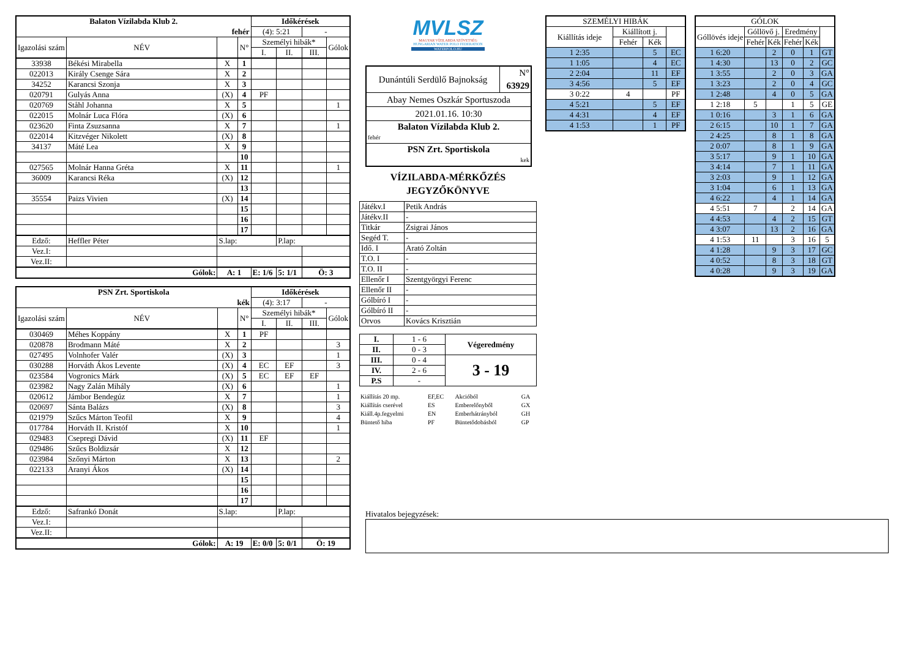| Balaton Vízilabda Klub 2. | | | | Időkérések | | | |
| fehér | | | | (4): 5:21 | | - | |
| Igazolási szám | NÉV | | N° | Személyi hibák* | | | Gólok |
| | | | | I. | II. | III. | |
| 33938 | Békési Mirabella | X | 1 | | | | |
| 022013 | Király Csenge Sára | X | 2 | | | | |
| 34252 | Karancsi Szonja | X | 3 | | | | |
| 020791 | Gulyás Anna | (X) | 4 | PF | | | |
| 020769 | Ståhl Johanna | X | 5 | | | | 1 |
| 022015 | Molnár Luca Flóra | (X) | 6 | | | | |
| 023620 | Finta Zsuzsanna | X | 7 | | | | 1 |
| 022014 | Kitzvéger Nikolett | (X) | 8 | | | | |
| 34137 | Máté Lea | X | 9 | | | | |
| | | | 10 | | | | |
| 027565 | Molnár Hanna Gréta | X | 11 | | | | 1 |
| 36009 | Karancsi Réka | (X) | 12 | | | | |
| | | | 13 | | | | |
| 35554 | Paizs Vivien | (X) | 14 | | | | |
| | | | 15 | | | | |
| | | | 16 | | | | |
| | | | 17 | | | | |
| Edző: | Heffler Péter | S.lap: | | | P.lap: | | |
| Vez.I: | | | | | | | |
| Vez.II: | | | | | | | |
| Gólok: | | A: 1 | | E: 1/6 | 5: 1/1 | Ö: 3 | |
| PSN Zrt. Sportiskola | | | | Időkérések | | | |
| kék | | | | (4): 3:17 | | - | |
| Igazolási szám | NÉV | | N° | Személyi hibák* | | | Gólok |
| | | | | I. | II. | III. | |
| 030469 | Méhes Koppány | X | 1 | PF | | | |
| 020878 | Brodmann Máté | X | 2 | | | | 3 |
| 027495 | Volnhofer Valér | (X) | 3 | | | | 1 |
| 030288 | Horváth Ákos Levente | (X) | 4 | EC | EF | | 3 |
| 023584 | Vogronics Márk | (X) | 5 | EC | EF | EF | |
| 023982 | Nagy Zalán Mihály | (X) | 6 | | | | 1 |
| 020612 | Jámbor Bendegúz | X | 7 | | | | 1 |
| 020697 | Sánta Balázs | (X) | 8 | | | | 3 |
| 021979 | Szűcs Márton Teofil | X | 9 | | | | 4 |
| 017784 | Horváth II. Kristóf | X | 10 | | | | 1 |
| 029483 | Csepregi Dávid | (X) | 11 | EF | | | |
| 029486 | Szűcs Boldizsár | X | 12 | | | | |
| 023984 | Szőnyi Márton | X | 13 | | | | 2 |
| 022133 | Aranyi Ákos | (X) | 14 | | | | |
| | | | 15 | | | | |
| | | | 16 | | | | |
| | | | 17 | | | | |
| Edző: | Safrankó Donát | S.lap: | | | P.lap: | | |
| Vez.I: | | | | | | | |
| Vez.II: | | | | | | | |
| Gólok: | | A: 19 | | E: 0/0 | 5: 0/1 | Ö: 19 | |
MVLSZ
MAGYAR VÍZILABDA SZÖVETSÉG
HUNGARIAN WATER POLO FEDERATION
WATERPOLO.HU
| Dunántúli Serdülő Bajnokság | N° 63929 |
| Abay Nemes Oszkár Sportuszoda | |
| 2021.01.16. 10:30 | |
| Balaton Vízilabda Klub 2. fehér | |
| PSN Zrt. Sportiskola kek | |
VÍZILABDA-MÉRKŐZÉS
JEGYZŐKÖNYVE
| Játékv.I | Petik András |
| Játékv.II | - |
| Titkár | Zsigrai János |
| Segéd T. | - |
| Idő. I | Arató Zoltán |
| T.O. I | - |
| T.O. II | - |
| Ellenőr I | Szentgyörgyi Ferenc |
| Ellenőr II | - |
| Gólbíró I | - |
| Gólbíró II | - |
| Orvos | Kovács Krisztián |
| I. | 1 - 6 | Végeredmény |
| II. | 0 - 3 | |
| III. | 0 - 4 | 3 - 19 |
| IV. | 2 - 6 | |
| P.S | - | |
| Kiállítás 20 mp. | EF,EC | Akcióból | GA |
| Kiállítás cserével | ES | Emberelőnyből | GX |
| Kiáll.4p.fegyelmi | EN | Emberhátrányból | GH |
| Büntető hiba | PF | Büntetődobásból | GP |
| SZEMÉLYI HIBÁK | | | |
| Kiállítás ideje | Kiállított j. | | |
| | Fehér | Kék | |
| 1 2:35 | | 5 | EC |
| 1 1:05 | | 4 | EC |
| 2 2:04 | | 11 | EF |
| 3 4:56 | | 5 | EF |
| 3 0:22 | 4 | | PF |
| 4 5:21 | | 5 | EF |
| 4 4:31 | | 4 | EF |
| 4 1:53 | | 1 | PF |
| GÓLOK | | | | | |
| Góllövés ideje | Góllövő j. | | Eredmény | | |
| | Fehér | Kék | Fehér | Kék | |
| 1 6:20 | | 2 | 0 | 1 | GT |
| 1 4:30 | | 13 | 0 | 2 | GC |
| 1 3:55 | | 2 | 0 | 3 | GA |
| 1 3:23 | | 2 | 0 | 4 | GC |
| 1 2:48 | | 4 | 0 | 5 | GA |
| 1 2:18 | 5 | | 1 | 5 | GE |
| 1 0:16 | | 3 | 1 | 6 | GA |
| 2 6:15 | | 10 | 1 | 7 | GA |
| 2 4:25 | | 8 | 1 | 8 | GA |
| 2 0:07 | | 8 | 1 | 9 | GA |
| 3 5:17 | | 9 | 1 | 10 | GA |
| 3 4:14 | | 7 | 1 | 11 | GA |
| 3 2:03 | | 9 | 1 | 12 | GA |
| 3 1:04 | | 6 | 1 | 13 | GA |
| 4 6:22 | | 4 | 1 | 14 | GA |
| 4 5:51 | 7 | | 2 | 14 | GA |
| 4 4:53 | | 4 | 2 | 15 | GT |
| 4 3:07 | | 13 | 2 | 16 | GA |
| 4 1:53 | 11 | | 3 | 16 | 5 |
| 4 1:28 | | 9 | 3 | 17 | GC |
| 4 0:52 | | 8 | 3 | 18 | GT |
| 4 0:28 | | 9 | 3 | 19 | GA |
Hivatalos bejegyzések: